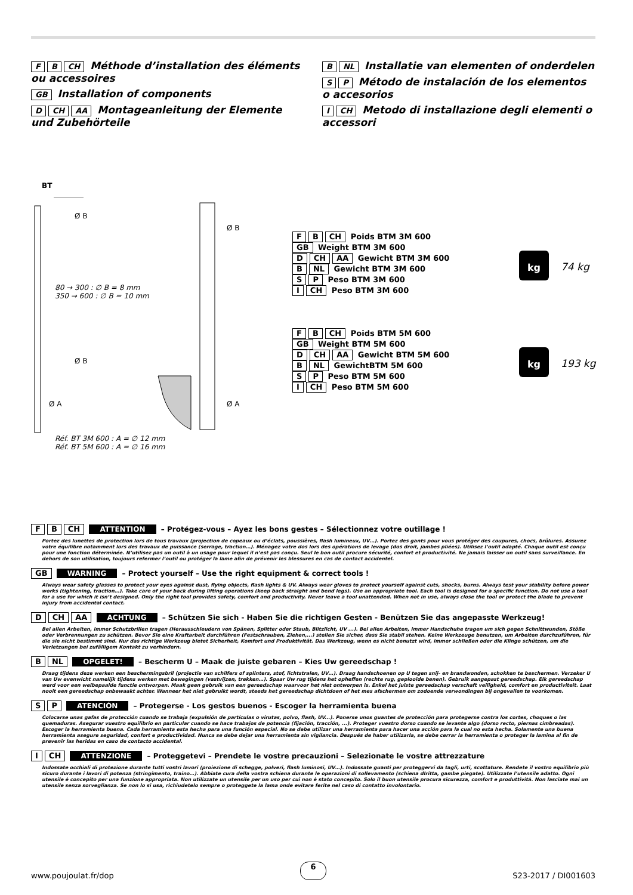F B CH Méthode d’installation des éléments ou accessoires
GB Installation of components
D CH AA Montageanleitung der Elemente und Zubehörteile
B NL Installatie van elementen of onderdelen
S P Método de instalación de los elementos o accesorios
I CH Metodo di installazione degli elementi o accessori
BT
Ø B
Ø B
80 → 300 : ∅ B = 8 mm
350 → 600 : ∅ B = 10 mm
Ø B
Ø A Ø A
Réf. BT 3M 600 : A = ∅ 12 mm
Réf. BT 5M 600 : A = ∅ 16 mm
F B CH Poids BTM 3M 600
GB Weight BTM 3M 600
D CH AA Gewicht BTM 3M 600
B NL Gewicht BTM 3M 600
S P Peso BTM 3M 600
I CH Peso BTM 3M 600
kg
74 kg
F B CH Poids BTM 5M 600
GB Weight BTM 5M 600
D CH AA Gewicht BTM 5M 600
B NL GewichtBTM 5M 600
S P Peso BTM 5M 600
I CH Peso BTM 5M 600
kg
193 kg
F B CH ATTENTION – Protégez-vous – Ayez les bons gestes – Sélectionnez votre outillage !
Portez des lunettes de protection lors de tous travaux (projection de copeaux ou d’éclats, poussières, flash lumineux, UV…). Portez des gants pour vous protéger des coupures, chocs, brûlures. Assurez votre équilibre notamment lors des travaux de puissance (serrage, traction…). Ménagez votre dos lors des opérations de levage (dos droit, jambes pliées). Utilisez l’outil adapté. Chaque outil est conçu pour une fonction déterminée. N’utilisez pas un outil à un usage pour lequel il n’est pas conçu. Seul le bon outil procure sécurité, confort et productivité. Ne jamais laisser un outil sans surveillance. En dehors de son utilisation, toujours refermer l’outil ou protéger la lame afin de prévenir les blessures en cas de contact accidentel.
GB WARNING – Protect yourself – Use the right equipment & correct tools !
Always wear safety glasses to protect your eyes against dust, flying objects, flash lights & UV. Always wear gloves to protect yourself against cuts, shocks, burns. Always test your stability before power works (tightening, traction…). Take care of your back during lifting operations (keep back straight and bend legs). Use an appropriate tool. Each tool is designed for a specific function. Do not use a tool for a use for which it isn’t designed. Only the right tool provides safety, comfort and productivity. Never leave a tool unattended. When not in use, always close the tool or protect the blade to prevent injury from accidental contact.
D CH AA ACHTUNG – Schützen Sie sich - Haben Sie die richtigen Gesten - Benützen Sie das angepasste Werkzeug!
Bei allen Arbeiten, immer Schutzbrillen tragen (Herausschleudern von Spänen, Splitter oder Staub, Blitzlicht, UV ...). Bei allen Arbeiten, immer Handschuhe tragen um sich gegen Schnittwunden, Stöße oder Verbrennungen zu schützen. Bevor Sie eine Kraftarbeit durchführen (Festschrauben, Ziehen,...) stellen Sie sicher, dass Sie stabil stehen. Keine Werkzeuge benutzen, um Arbeiten durchzuführen, für die sie nicht bestimmt sind. Nur das richtige Werkzeug bietet Sicherheit, Komfort und Produktivität. Das Werkzeug, wenn es nicht benutzt wird, immer schließen oder die Klinge schützen, um die Verletzungen bei zufälligem Kontakt zu verhindern.
B NL OPGELET! – Bescherm U – Maak de juiste gebaren – Kies Uw gereedschap !
Draag tijdens deze werken een beschermingsbril (projectie van schilfers of splinters, stof, lichtstralen, UV…). Draag handschoenen op U tegen snij- en brandwonden, schokken te beschermen. Verzeker U van Uw evenwicht namelijk tijdens werken met bewegingen (vastvijzen, trekken…). Spaar Uw rug tijdens het opheffen (rechte rug, geplooide benen). Gebruik aangepast gereedschap. Elk gereedschap werd voor een welbepaalde functie ontworpen. Maak geen gebruik van een gereedschap waarvoor het niet ontworpen is. Enkel het juiste gereedschap verschaft veiligheid, comfort en productiviteit. Laat nooit een gereedschap onbewaakt achter. Wanneer het niet gebruikt wordt, steeds het gereedschap dichtdoen of het mes afschermen om zodoende verwondingen bij ongevallen te voorkomen.
S P ATENCIÓN – Protegerse - Los gestos buenos - Escoger la herramienta buena
Colocarse unas gafas de protección cuando se trabaja (expulsión de partículas o virutas, polvo, flash, UV...). Ponerse unos guantes de protección para protegerse contra los cortes, choques o las quemaduras. Asegurar vuestro equilibrio en particular cuando se hace trabajos de potencia (fijación, tracción, ...). Proteger vuestro dorso cuando se levante algo (dorso recto, piernas cimbreadas). Escoger la herramienta buena. Cada herramienta esta hecha para una función especial. No se debe utilizar una herramienta para hacer una acción para la cual no esta hecha. Solamente una buena herramienta asegure seguridad, confort e productividad. Nunca se debe dejar una herramienta sin vigilancia. Después de haber utilizarla, se debe cerrar la herramienta o proteger la lamina al fin de prevenir las heridas en caso de contacto accidental.
I CH ATTENZIONE – Proteggetevi – Prendete le vostre precauzioni – Selezionate le vostre attrezzature
Indossate occhiali di protezione durante tutti vostri lavori (proiezione di schegge, polveri, flash luminosi, UV…). Indossate guanti per proteggervi da tagli, urti, scottature. Rendete il vostro equilibrio più sicuro durante i lavori di potenza (stringimento, traino…). Abbiate cura della vostra schiena durante le operazioni di sollevamento (schiena dIritta, gambe piegate). Utilizzate l’utensile adatto. Ogni utensile è concepito per una funzione appropriata. Non utilizzate un utensile per un uso per cui non è stato concepito. Solo il buon utensile procura sicurezza, comfort e produttività. Non lasciate mai un utensile senza sorveglianza. Se non lo si usa, richiudetelo sempre o proteggete la lama onde evitare ferite nel caso di contatto involontario.
www.poujoulat.fr/dop 6 S23-2017 / DI001603